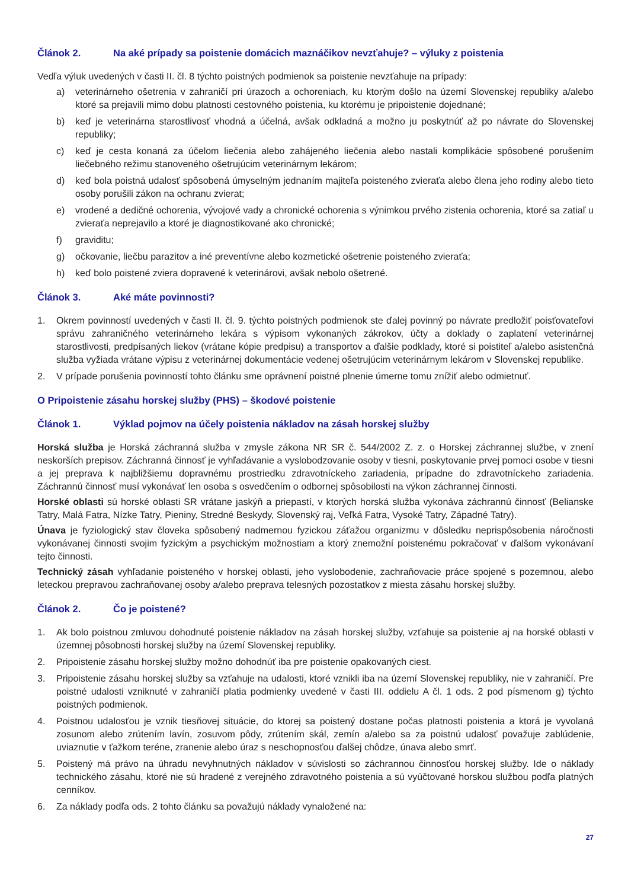Článok 2. Na aké prípady sa poistenie domácich maznáčikov nevzťahuje? – výluky z poistenia
Vedľa výluk uvedených v časti II. čl. 8 týchto poistných podmienok sa poistenie nevzťahuje na prípady:
a) veterinárneho ošetrenia v zahraničí pri úrazoch a ochoreniach, ku ktorým došlo na území Slovenskej republiky a/alebo ktoré sa prejavili mimo dobu platnosti cestovného poistenia, ku ktorému je pripoistenie dojednané;
b) keď je veterinárna starostlivosť vhodná a účelná, avšak odkladná a možno ju poskytnúť až po návrate do Slovenskej republiky;
c) keď je cesta konaná za účelom liečenia alebo zahájeného liečenia alebo nastali komplikácie spôsobené porušením liečebného režimu stanoveného ošetrujúcim veterinárnym lekárom;
d) keď bola poistná udalosť spôsobená úmyselným jednaním majiteľa poisteného zvieraťa alebo člena jeho rodiny alebo tieto osoby porušili zákon na ochranu zvierat;
e) vrodené a dedičné ochorenia, vývojové vady a chronické ochorenia s výnimkou prvého zistenia ochorenia, ktoré sa zatiaľ u zvieraťa neprejavilo a ktoré je diagnostikované ako chronické;
f) graviditu;
g) očkovanie, liečbu parazitov a iné preventívne alebo kozmetické ošetrenie poisteného zvieraťa;
h) keď bolo poistené zviera dopravené k veterinárovi, avšak nebolo ošetrené.
Článok 3. Aké máte povinnosti?
1. Okrem povinností uvedených v časti II. čl. 9. týchto poistných podmienok ste ďalej povinný po návrate predložiť poisťovateľovi správu zahraničného veterinárneho lekára s výpisom vykonaných zákrokov, účty a doklady o zaplatení veterinárnej starostlivosti, predpísaných liekov (vrátane kópie predpisu) a transportov a ďalšie podklady, ktoré si poistiteľ a/alebo asistenčná služba vyžiada vrátane výpisu z veterinárnej dokumentácie vedenej ošetrujúcim veterinárnym lekárom v Slovenskej republike.
2. V prípade porušenia povinností tohto článku sme oprávnení poistné plnenie úmerne tomu znížiť alebo odmietnuť.
O Pripoistenie zásahu horskej služby (PHS) – škodové poistenie
Článok 1. Výklad pojmov na účely poistenia nákladov na zásah horskej služby
Horská služba je Horská záchranná služba v zmysle zákona NR SR č. 544/2002 Z. z. o Horskej záchrannej službe, v znení neskorších prepisov. Záchranná činnosť je vyhľadávanie a vyslobodzovanie osoby v tiesni, poskytovanie prvej pomoci osobe v tiesni a jej preprava k najbližšiemu dopravnému prostriedku zdravotníckeho zariadenia, prípadne do zdravotníckeho zariadenia. Záchrannú činnosť musí vykonávať len osoba s osvedčením o odbornej spôsobilosti na výkon záchrannej činnosti.
Horské oblasti sú horské oblasti SR vrátane jaskýň a priepastí, v ktorých horská služba vykonáva záchrannú činnosť (Belianske Tatry, Malá Fatra, Nízke Tatry, Pieniny, Stredné Beskydy, Slovenský raj, Veľká Fatra, Vysoké Tatry, Západné Tatry).
Únava je fyziologický stav človeka spôsobený nadmernou fyzickou záťažou organizmu v dôsledku neprispôsobenia náročnosti vykonávanej činnosti svojim fyzickým a psychickým možnostiam a ktorý znemožní poistenému pokračovať v ďalšom vykonávaní tejto činnosti.
Technický zásah vyhľadanie poisteného v horskej oblasti, jeho vyslobodenie, zachraňovacie práce spojené s pozemnou, alebo leteckou prepravou zachraňovanej osoby a/alebo preprava telesných pozostatkov z miesta zásahu horskej služby.
Článok 2. Čo je poistené?
1. Ak bolo poistnou zmluvou dohodnuté poistenie nákladov na zásah horskej služby, vzťahuje sa poistenie aj na horské oblasti v územnej pôsobnosti horskej služby na území Slovenskej republiky.
2. Pripoistenie zásahu horskej služby možno dohodnúť iba pre poistenie opakovaných ciest.
3. Pripoistenie zásahu horskej služby sa vzťahuje na udalosti, ktoré vznikli iba na území Slovenskej republiky, nie v zahraničí. Pre poistné udalosti vzniknuté v zahraničí platia podmienky uvedené v časti III. oddielu A čl. 1 ods. 2 pod písmenom g) týchto poistných podmienok.
4. Poistnou udalosťou je vznik tiesňovej situácie, do ktorej sa poistený dostane počas platnosti poistenia a ktorá je vyvolaná zosunom alebo zrútením lavín, zosuvom pôdy, zrútením skál, zemín a/alebo sa za poistnú udalosť považuje zablúdenie, uviaznutie v ťažkom teréne, zranenie alebo úraz s neschopnosťou ďalšej chôdze, únava alebo smrť.
5. Poistený má právo na úhradu nevyhnutných nákladov v súvislosti so záchrannou činnosťou horskej služby. Ide o náklady technického zásahu, ktoré nie sú hradené z verejného zdravotného poistenia a sú vyúčtované horskou službou podľa platných cenníkov.
6. Za náklady podľa ods. 2 tohto článku sa považujú náklady vynaložené na:
27